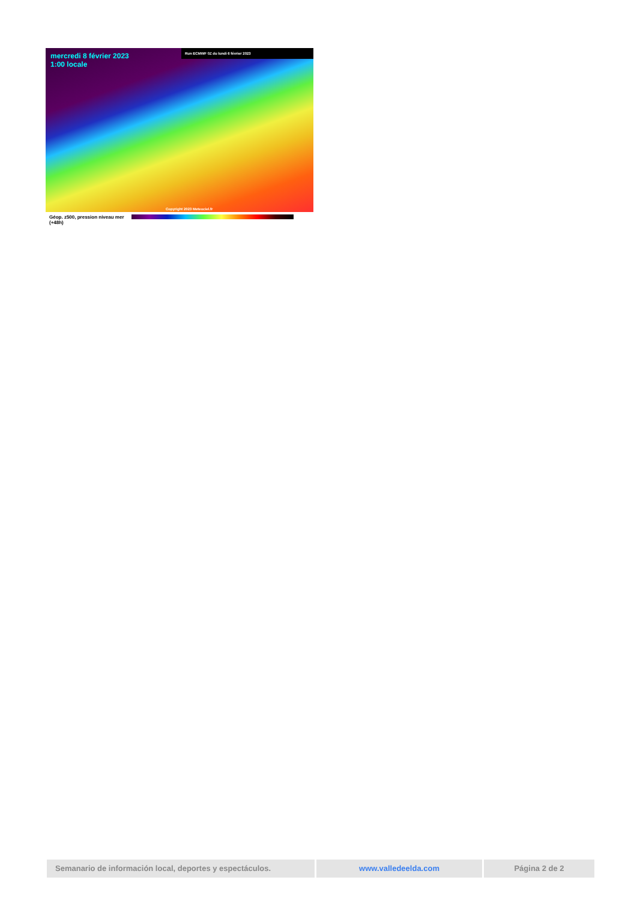mercredi 8 février 2023
1:00 locale
Run ECMWF 0Z du lundi 6 février 2023
Copyright 2023 Meteociel.fr
Géop. z500, pression niveau mer
(+48h)
Semanario de información local, deportes y espectáculos. www.valledeelda.com Página 2 de 2